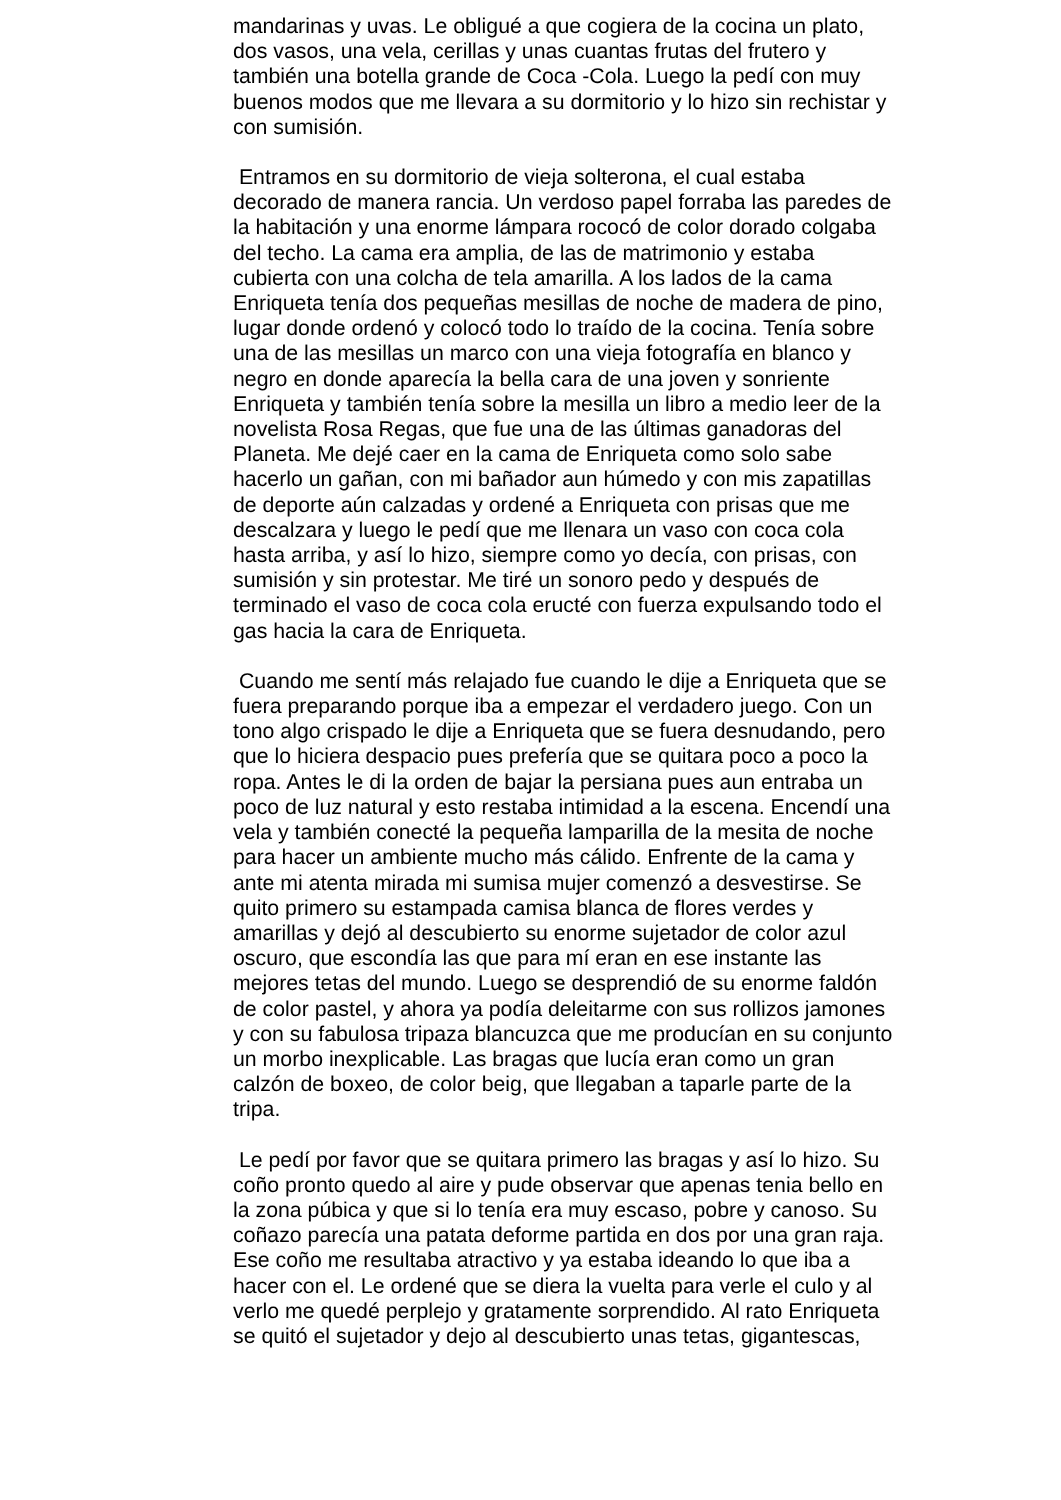mandarinas y uvas. Le obligué a que cogiera de la cocina un plato,
dos vasos, una vela, cerillas y unas cuantas frutas del frutero y
también una botella grande de Coca -Cola. Luego la pedí con muy
buenos modos que me llevara a su dormitorio y lo hizo sin rechistar y
con sumisión.
Entramos en su dormitorio de vieja solterona, el cual estaba
decorado de manera rancia. Un verdoso papel forraba las paredes de
la habitación y una enorme lámpara rococó de color dorado colgaba
del techo. La cama era amplia, de las de matrimonio y estaba
cubierta con una colcha de tela amarilla. A los lados de la cama
Enriqueta tenía dos pequeñas mesillas de noche de madera de pino,
lugar donde ordenó y colocó todo lo traído de la cocina. Tenía sobre
una de las mesillas un marco con una vieja fotografía en blanco y
negro en donde aparecía la bella cara de una joven y sonriente
Enriqueta y también tenía sobre la mesilla un libro a medio leer de la
novelista Rosa Regas, que fue una de las últimas ganadoras del
Planeta. Me dejé caer en la cama de Enriqueta como solo sabe
hacerlo un gañan, con mi bañador aun húmedo y con mis zapatillas
de deporte aún calzadas y ordené a Enriqueta con prisas que me
descalzara y luego le pedí que me llenara un vaso con coca cola
hasta arriba, y así lo hizo, siempre como yo decía, con prisas, con
sumisión y sin protestar. Me tiré un sonoro pedo y después de
terminado el vaso de coca cola eructé con fuerza expulsando todo el
gas hacia la cara de Enriqueta.
Cuando me sentí más relajado fue cuando le dije a Enriqueta que se
fuera preparando porque iba a empezar el verdadero juego. Con un
tono algo crispado le dije a Enriqueta que se fuera desnudando, pero
que lo hiciera despacio pues prefería que se quitara poco a poco la
ropa. Antes le di la orden de bajar la persiana pues aun entraba un
poco de luz natural y esto restaba intimidad a la escena. Encendí una
vela y también conecté la pequeña lamparilla de la mesita de noche
para hacer un ambiente mucho más cálido. Enfrente de la cama y
ante mi atenta mirada mi sumisa mujer comenzó a desvestirse. Se
quito primero su estampada camisa blanca de flores verdes y
amarillas y dejó al descubierto su enorme sujetador de color azul
oscuro, que escondía las que para mí eran en ese instante las
mejores tetas del mundo. Luego se desprendió de su enorme faldón
de color pastel, y ahora ya podía deleitarme con sus rollizos jamones
y con su fabulosa tripaza blancuzca que me producían en su conjunto
un morbo inexplicable. Las bragas que lucía eran como un gran
calzón de boxeo, de color beig, que llegaban a taparle parte de la
tripa.
Le pedí por favor que se quitara primero las bragas y así lo hizo. Su
coño pronto quedo al aire y pude observar que apenas tenia bello en
la zona púbica y que si lo tenía era muy escaso, pobre y canoso. Su
coñazo parecía una patata deforme partida en dos por una gran raja.
Ese coño me resultaba atractivo y ya estaba ideando lo que iba a
hacer con el. Le ordené que se diera la vuelta para verle el culo y al
verlo me quedé perplejo y gratamente sorprendido. Al rato Enriqueta
se quitó el sujetador y dejo al descubierto unas tetas, gigantescas,